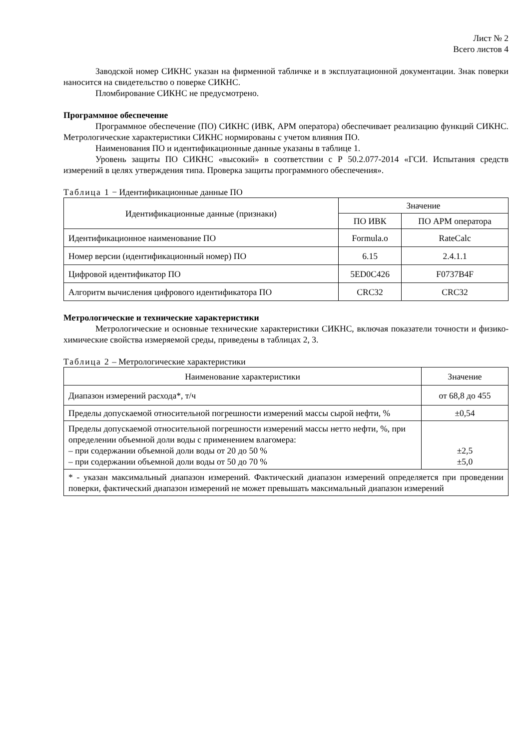Лист № 2
Всего листов 4
Заводской номер СИКНС указан на фирменной табличке и в эксплуатационной документации. Знак поверки наносится на свидетельство о поверке СИКНС.
Пломбирование СИКНС не предусмотрено.
Программное обеспечение
Программное обеспечение (ПО) СИКНС (ИВК, АРМ оператора) обеспечивает реализацию функций СИКНС. Метрологические характеристики СИКНС нормированы с учетом влияния ПО.
Наименования ПО и идентификационные данные указаны в таблице 1.
Уровень защиты ПО СИКНС «высокий» в соответствии с Р 50.2.077-2014 «ГСИ. Испытания средств измерений в целях утверждения типа. Проверка защиты программного обеспечения».
Таблица 1 − Идентификационные данные ПО
| Идентификационные данные (признаки) | Значение | |
| --- | --- | --- |
| | ПО ИВК | ПО АРМ оператора |
| Идентификационное наименование ПО | Formula.o | RateCalc |
| Номер версии (идентификационный номер) ПО | 6.15 | 2.4.1.1 |
| Цифровой идентификатор ПО | 5ED0C426 | F0737B4F |
| Алгоритм вычисления цифрового идентификатора ПО | CRC32 | CRC32 |
Метрологические и технические характеристики
Метрологические и основные технические характеристики СИКНС, включая показатели точности и физико-химические свойства измеряемой среды, приведены в таблицах 2, 3.
Таблица 2 – Метрологические характеристики
| Наименование характеристики | Значение |
| --- | --- |
| Диапазон измерений расхода*, т/ч | от 68,8 до 455 |
| Пределы допускаемой относительной погрешности измерений массы сырой нефти, % | ±0,54 |
| Пределы допускаемой относительной погрешности измерений массы нетто нефти, %, при определении объемной доли воды с применением влагомера: – при содержании объемной доли воды от 20 до 50 % – при содержании объемной доли воды от 50 до 70 % | ±2,5 ±5,0 |
| * - указан максимальный диапазон измерений. Фактический диапазон измерений определяется при проведении поверки, фактический диапазон измерений не может превышать максимальный диапазон измерений | |